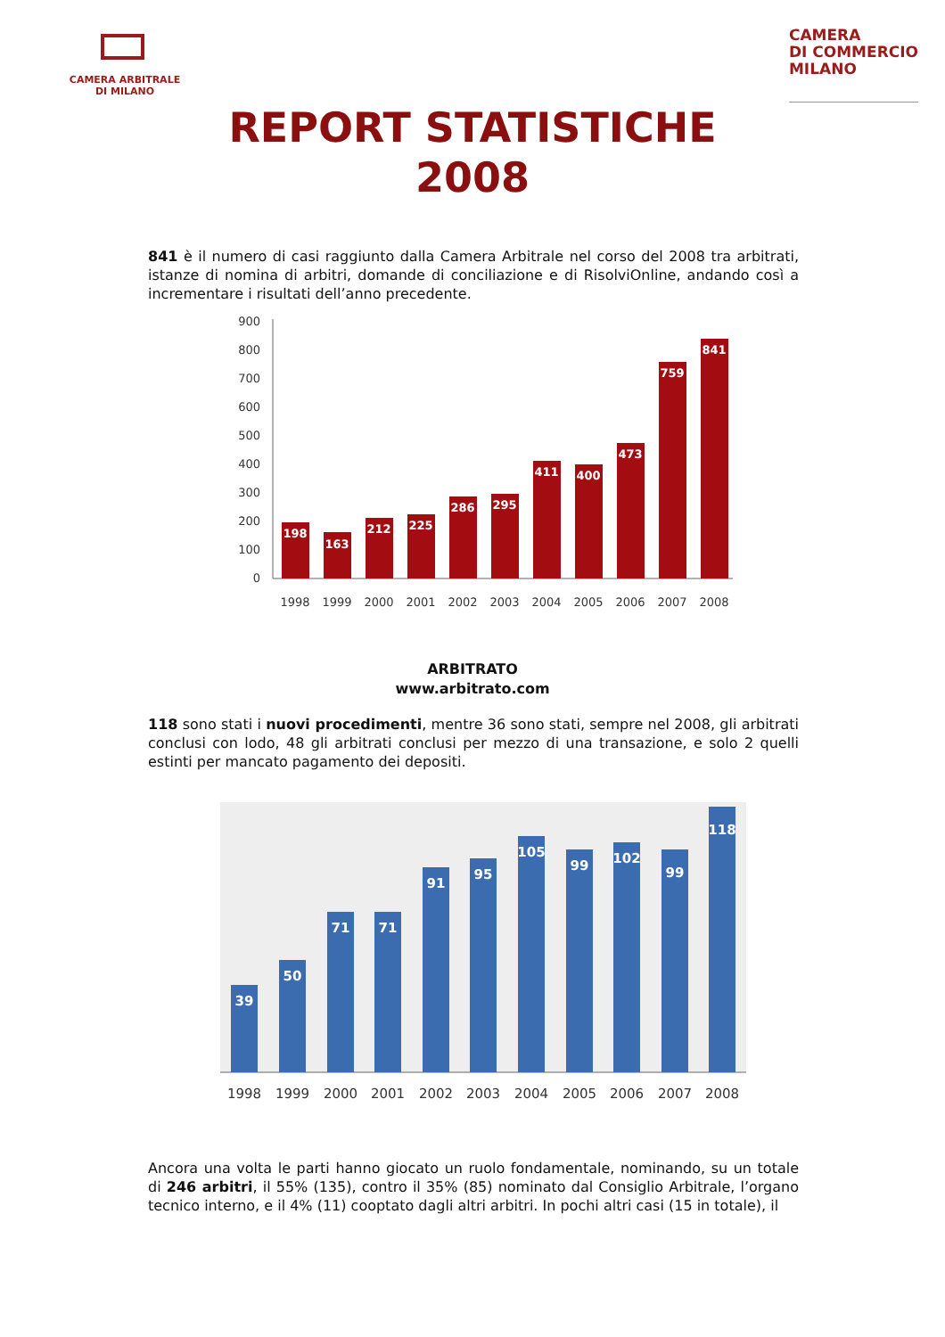CAMERA ARBITRALE
DI MILANO
CAMERA
DI COMMERCIO
MILANO
REPORT STATISTICHE
2008
841 è il numero di casi raggiunto dalla Camera Arbitrale nel corso del 2008 tra arbitrati, istanze di nomina di arbitri, domande di conciliazione e di RisolviOnline, andando così a incrementare i risultati dell’anno precedente.
900
800
700
600
500
400
300
200
100
0
198
163
212
225
286
295
411
400
473
759
841
1998
1999
2000
2001
2002
2003
2004
2005
2006
2007
2008
ARBITRATO
www.arbitrato.com
118 sono stati i nuovi procedimenti, mentre 36 sono stati, sempre nel 2008, gli arbitrati conclusi con lodo, 48 gli arbitrati conclusi per mezzo di una transazione, e solo 2 quelli estinti per mancato pagamento dei depositi.
39
50
71
71
91
95
105
99
102
99
118
1998
1999
2000
2001
2002
2003
2004
2005
2006
2007
2008
Ancora una volta le parti hanno giocato un ruolo fondamentale, nominando, su un totale di 246 arbitri, il 55% (135), contro il 35% (85) nominato dal Consiglio Arbitrale, l’organo tecnico interno, e il 4% (11) cooptato dagli altri arbitri. In pochi altri casi (15 in totale), il